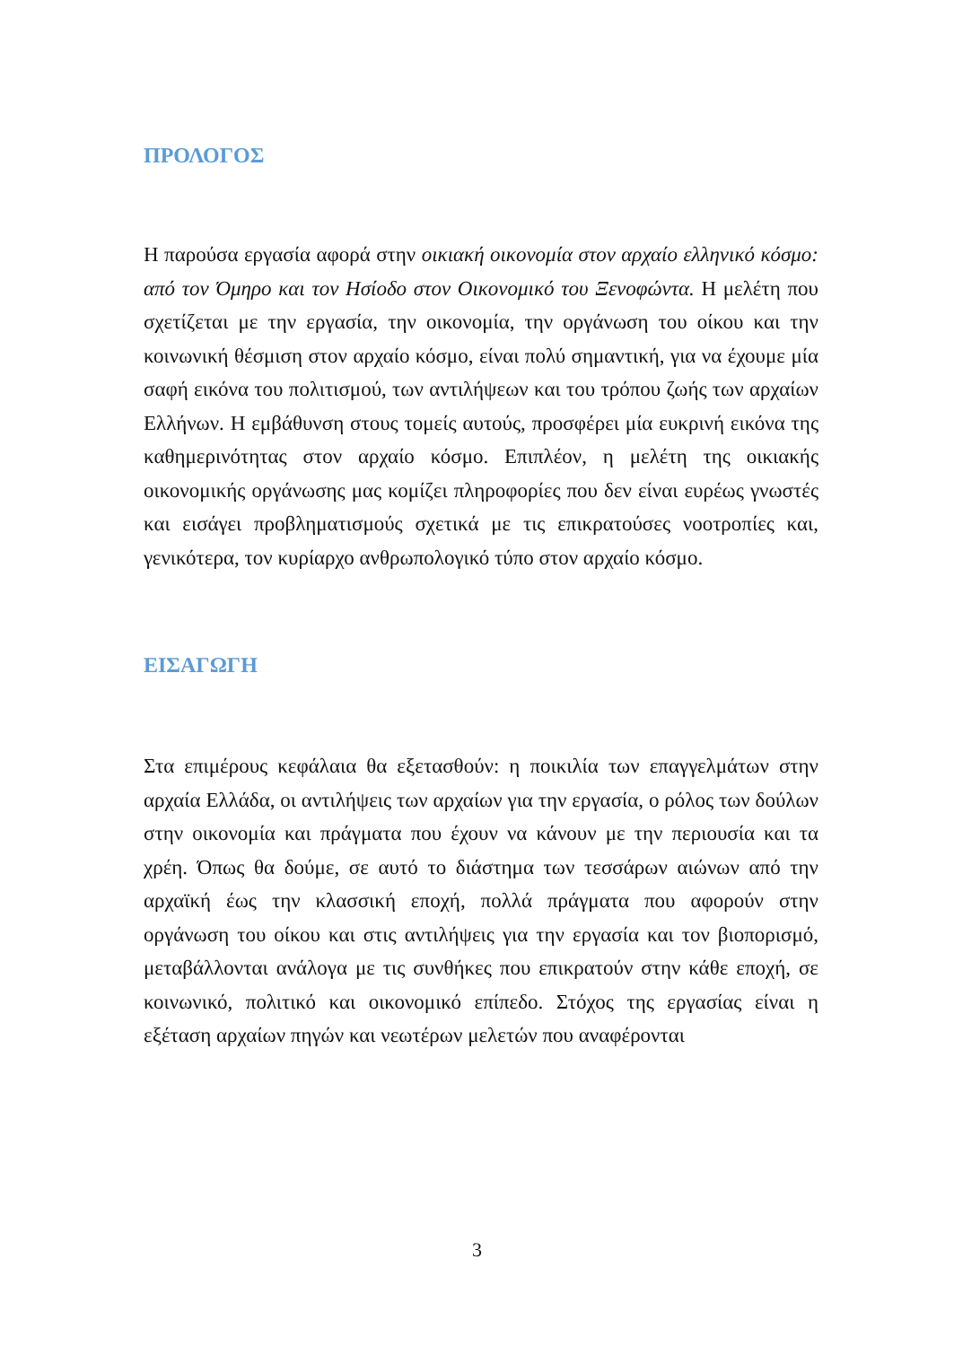ΠΡΟΛΟΓΟΣ
Η παρούσα εργασία αφορά στην οικιακή οικονομία στον αρχαίο ελληνικό κόσμο: από τον Όμηρο και τον Ησίοδο στον Οικονομικό του Ξενοφώντα. Η μελέτη που σχετίζεται με την εργασία, την οικονομία, την οργάνωση του οίκου και την κοινωνική θέσμιση στον αρχαίο κόσμο, είναι πολύ σημαντική, για να έχουμε μία σαφή εικόνα του πολιτισμού, των αντιλήψεων και του τρόπου ζωής των αρχαίων Ελλήνων. Η εμβάθυνση στους τομείς αυτούς, προσφέρει μία ευκρινή εικόνα της καθημερινότητας στον αρχαίο κόσμο. Επιπλέον, η μελέτη της οικιακής οικονομικής οργάνωσης μας κομίζει πληροφορίες που δεν είναι ευρέως γνωστές και εισάγει προβληματισμούς σχετικά με τις επικρατούσες νοοτροπίες και, γενικότερα, τον κυρίαρχο ανθρωπολογικό τύπο στον αρχαίο κόσμο.
ΕΙΣΑΓΩΓΗ
Στα επιμέρους κεφάλαια θα εξετασθούν: η ποικιλία των επαγγελμάτων στην αρχαία Ελλάδα, οι αντιλήψεις των αρχαίων για την εργασία, ο ρόλος των δούλων στην οικονομία και πράγματα που έχουν να κάνουν με την περιουσία και τα χρέη. Όπως θα δούμε, σε αυτό το διάστημα των τεσσάρων αιώνων από την αρχαϊκή έως την κλασσική εποχή, πολλά πράγματα που αφορούν στην οργάνωση του οίκου και στις αντιλήψεις για την εργασία και τον βιοπορισμό, μεταβάλλονται ανάλογα με τις συνθήκες που επικρατούν στην κάθε εποχή, σε κοινωνικό, πολιτικό και οικονομικό επίπεδο. Στόχος της εργασίας είναι η εξέταση αρχαίων πηγών και νεωτέρων μελετών που αναφέρονται
3